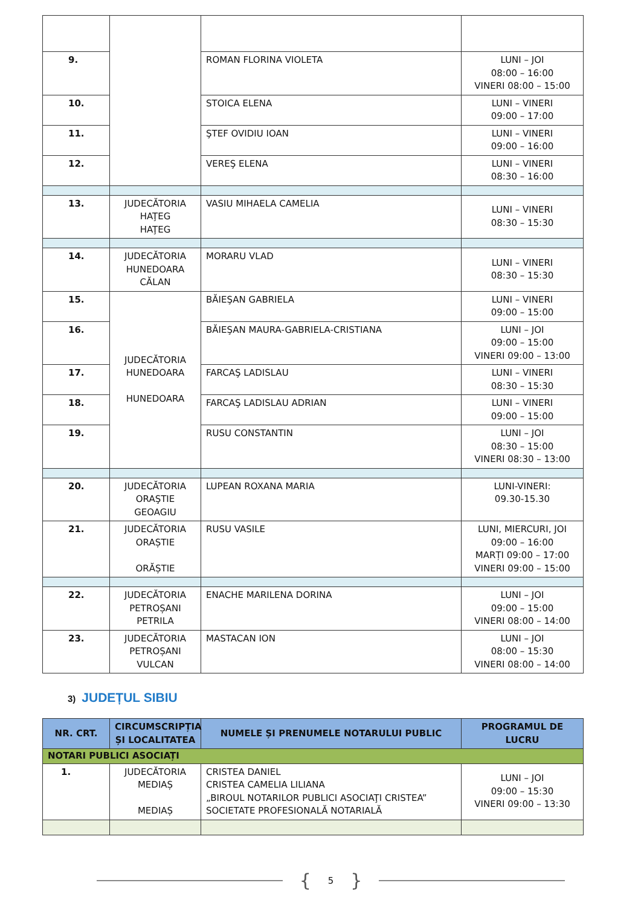| 9. | | ROMAN FLORINA VIOLETA | LUNI – JOI 08:00 – 16:00 VINERI 08:00 – 15:00 |
| 10. | | STOICA ELENA | LUNI – VINERI 09:00 – 17:00 |
| 11. | | ŞTEF OVIDIU IOAN | LUNI – VINERI 09:00 – 16:00 |
| 12. | | VEREŞ ELENA | LUNI – VINERI 08:30 – 16:00 |
| 13. | JUDECĂTORIA HAŢEG HAŢEG | VASIU MIHAELA CAMELIA | LUNI – VINERI 08:30 – 15:30 |
| 14. | JUDECĂTORIA HUNEDOARA CĂLAN | MORARU VLAD | LUNI – VINERI 08:30 – 15:30 |
| 15. | JUDECĂTORIA HUNEDOARA HUNEDOARA | BĂIEŞAN GABRIELA | LUNI – VINERI 09:00 – 15:00 |
| 16. | | BĂIEŞAN MAURA-GABRIELA-CRISTIANA | LUNI – JOI 09:00 – 15:00 VINERI 09:00 – 13:00 |
| 17. | | FARCAŞ LADISLAU | LUNI – VINERI 08:30 – 15:30 |
| 18. | | FARCAŞ LADISLAU ADRIAN | LUNI – VINERI 09:00 – 15:00 |
| 19. | | RUSU CONSTANTIN | LUNI – JOI 08:30 – 15:00 VINERI 08:30 – 13:00 |
| 20. | JUDECĂTORIA ORAŞTIE GEOAGIU | LUPEAN ROXANA MARIA | LUNI-VINERI: 09.30-15.30 |
| 21. | JUDECĂTORIA ORAȘTIE ORĂȘTIE | RUSU VASILE | LUNI, MIERCURI, JOI 09:00 – 16:00 MARȚI 09:00 – 17:00 VINERI 09:00 – 15:00 |
| 22. | JUDECĂTORIA PETROȘANI PETRILA | ENACHE MARILENA DORINA | LUNI – JOI 09:00 – 15:00 VINERI 08:00 – 14:00 |
| 23. | JUDECĂTORIA PETROȘANI VULCAN | MASTACAN ION | LUNI – JOI 08:00 – 15:30 VINERI 08:00 – 14:00 |
3) JUDEȚUL SIBIU
| NR. CRT. | CIRCUMSCRIPȚIA ȘI LOCALITATEA | NUMELE ȘI PRENUMELE NOTARULUI PUBLIC | PROGRAMUL DE LUCRU |
| --- | --- | --- | --- |
| NOTARI PUBLICI ASOCIAȚI | | | |
| 1. | JUDECĂTORIA MEDIAȘ MEDIAȘ | CRISTEA DANIEL CRISTEA CAMELIA LILIANA „BIROUL NOTARILOR PUBLICI ASOCIAŢI CRISTEA” SOCIETATE PROFESIONALĂ NOTARIALĂ | LUNI – JOI 09:00 – 15:30 VINERI 09:00 – 13:30 |
{ 5 }